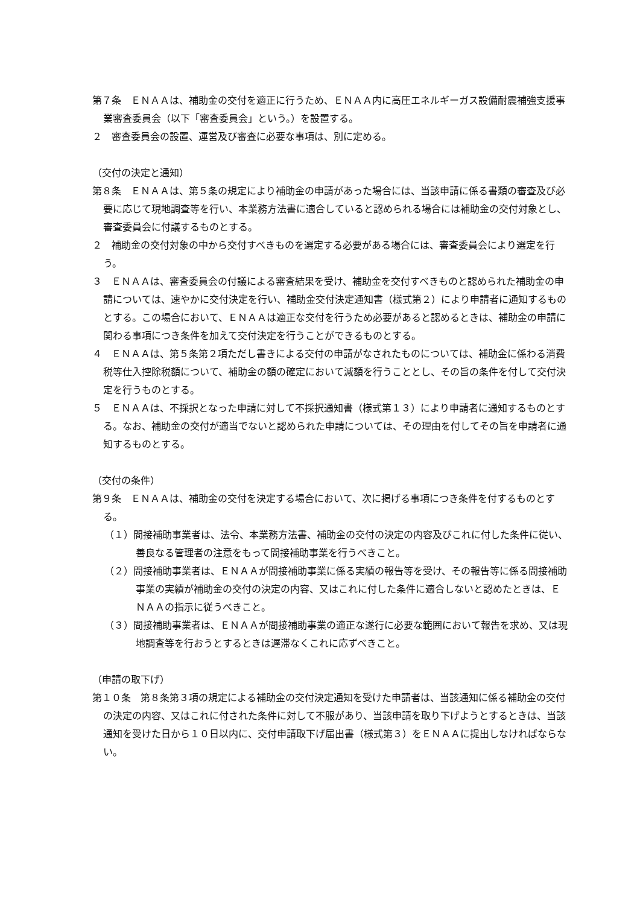第７条　ＥＮＡＡは、補助金の交付を適正に行うため、ＥＮＡＡ内に高圧エネルギーガス設備耐震補強支援事業審査委員会（以下「審査委員会」という。）を設置する。
２　審査委員会の設置、運営及び審査に必要な事項は、別に定める。
（交付の決定と通知）
第８条　ＥＮＡＡは、第５条の規定により補助金の申請があった場合には、当該申請に係る書類の審査及び必要に応じて現地調査等を行い、本業務方法書に適合していると認められる場合には補助金の交付対象とし、審査委員会に付議するものとする。
２　補助金の交付対象の中から交付すべきものを選定する必要がある場合には、審査委員会により選定を行う。
３　ＥＮＡＡは、審査委員会の付議による審査結果を受け、補助金を交付すべきものと認められた補助金の申請については、速やかに交付決定を行い、補助金交付決定通知書（様式第２）により申請者に通知するものとする。この場合において、ＥＮＡＡは適正な交付を行うため必要があると認めるときは、補助金の申請に関わる事項につき条件を加えて交付決定を行うことができるものとする。
４　ＥＮＡＡは、第５条第２項ただし書きによる交付の申請がなされたものについては、補助金に係わる消費税等仕入控除税額について、補助金の額の確定において減額を行うこととし、その旨の条件を付して交付決定を行うものとする。
５　ＥＮＡＡは、不採択となった申請に対して不採択通知書（様式第１３）により申請者に通知するものとする。なお、補助金の交付が適当でないと認められた申請については、その理由を付してその旨を申請者に通知するものとする。
（交付の条件）
第９条　ＥＮＡＡは、補助金の交付を決定する場合において、次に掲げる事項につき条件を付するものとする。
（１）間接補助事業者は、法令、本業務方法書、補助金の交付の決定の内容及びこれに付した条件に従い、善良なる管理者の注意をもって間接補助事業を行うべきこと。
（２）間接補助事業者は、ＥＮＡＡが間接補助事業に係る実績の報告等を受け、その報告等に係る間接補助事業の実績が補助金の交付の決定の内容、又はこれに付した条件に適合しないと認めたときは、ＥＮＡＡの指示に従うべきこと。
（３）間接補助事業者は、ＥＮＡＡが間接補助事業の適正な遂行に必要な範囲において報告を求め、又は現地調査等を行おうとするときは遅滞なくこれに応ずべきこと。
（申請の取下げ）
第１０条　第８条第３項の規定による補助金の交付決定通知を受けた申請者は、当該通知に係る補助金の交付の決定の内容、又はこれに付された条件に対して不服があり、当該申請を取り下げようとするときは、当該通知を受けた日から１０日以内に、交付申請取下げ届出書（様式第３）をＥＮＡＡに提出しなければならない。